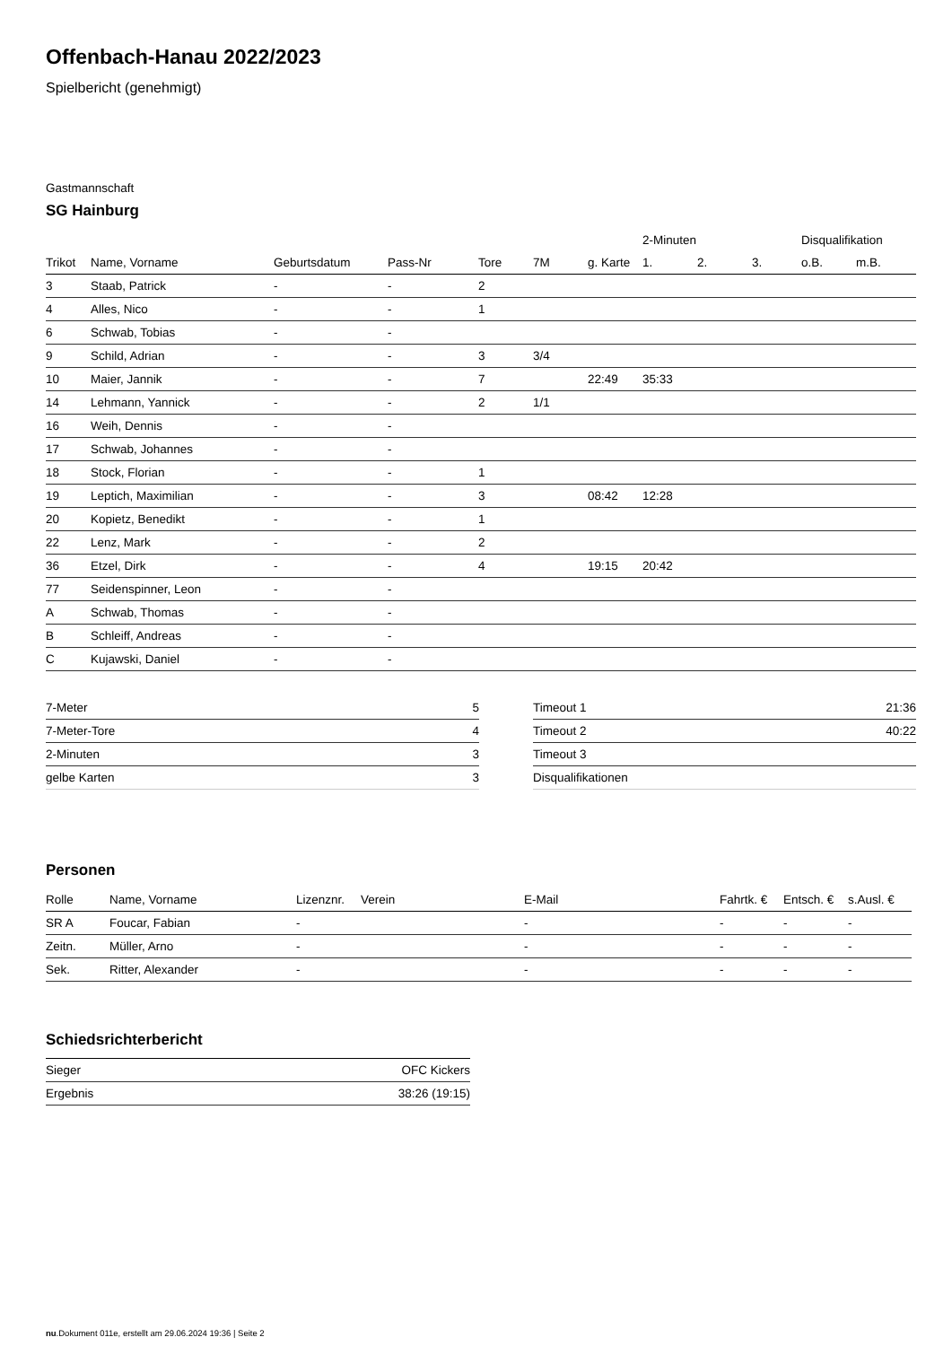Offenbach-Hanau 2022/2023
Spielbericht (genehmigt)
Gastmannschaft
SG Hainburg
| | | | | | | | 2-Minuten | | | Disqualifikation | |
| --- | --- | --- | --- | --- | --- | --- | --- | --- | --- | --- | --- |
| Trikot | Name, Vorname | Geburtsdatum | Pass-Nr | Tore | 7M | g. Karte | 1. | 2. | 3. | o.B. | m.B. |
| 3 | Staab, Patrick | - | - | 2 | | | | | | | |
| 4 | Alles, Nico | - | - | 1 | | | | | | | |
| 6 | Schwab, Tobias | - | - | | | | | | | | |
| 9 | Schild, Adrian | - | - | 3 | 3/4 | | | | | | |
| 10 | Maier, Jannik | - | - | 7 | | 22:49 | 35:33 | | | | |
| 14 | Lehmann, Yannick | - | - | 2 | 1/1 | | | | | | |
| 16 | Weih, Dennis | - | - | | | | | | | | |
| 17 | Schwab, Johannes | - | - | | | | | | | | |
| 18 | Stock, Florian | - | - | 1 | | | | | | | |
| 19 | Leptich, Maximilian | - | - | 3 | | 08:42 | 12:28 | | | | |
| 20 | Kopietz, Benedikt | - | - | 1 | | | | | | | |
| 22 | Lenz, Mark | - | - | 2 | | | | | | | |
| 36 | Etzel, Dirk | - | - | 4 | | 19:15 | 20:42 | | | | |
| 77 | Seidenspinner, Leon | - | - | | | | | | | | |
| A | Schwab, Thomas | - | - | | | | | | | | |
| B | Schleiff, Andreas | - | - | | | | | | | | |
| C | Kujawski, Daniel | - | - | | | | | | | | |
| 7-Meter | 5 |
| 7-Meter-Tore | 4 |
| 2-Minuten | 3 |
| gelbe Karten | 3 |
| Timeout 1 | 21:36 |
| Timeout 2 | 40:22 |
| Timeout 3 | |
| Disqualifikationen | |
Personen
| Rolle | Name, Vorname | Lizenznr. | Verein | E-Mail | Fahrtk. € | Entsch. € | s.Ausl. € |
| --- | --- | --- | --- | --- | --- | --- | --- |
| SR A | Foucar, Fabian | - | | - | - | - | - |
| Zeitn. | Müller, Arno | - | | - | - | - | - |
| Sek. | Ritter, Alexander | - | | - | - | - | - |
Schiedsrichterbericht
| Sieger | OFC Kickers |
| Ergebnis | 38:26 (19:15) |
nu.Dokument 011e, erstellt am 29.06.2024 19:36 | Seite 2